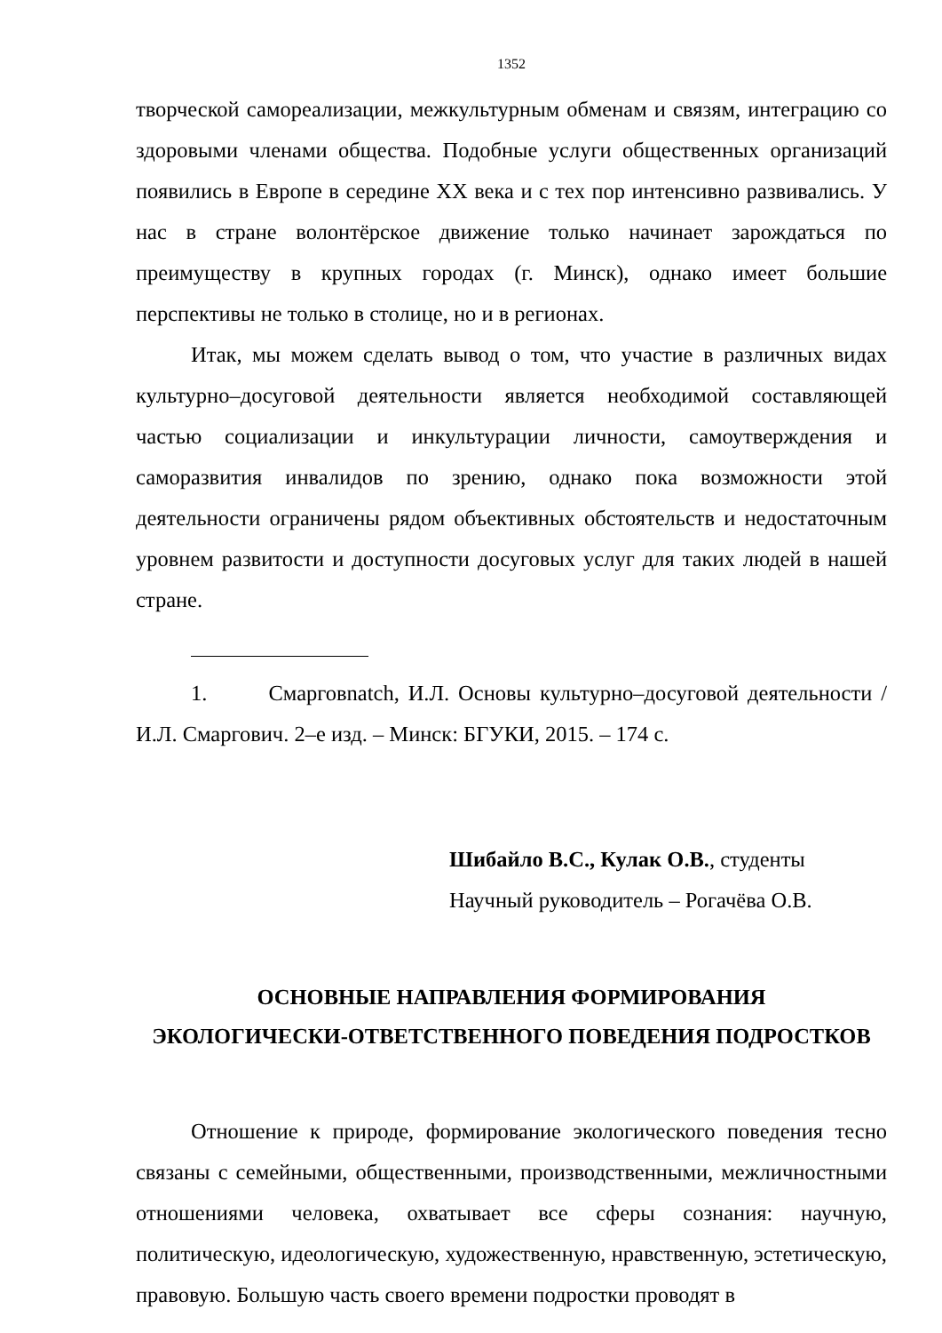1352
творческой самореализации, межкультурным обменам и связям, интеграцию со здоровыми членами общества. Подобные услуги общественных организаций появились в Европе в середине XX века и с тех пор интенсивно развивались. У нас в стране волонтёрское движение только начинает зарождаться по преимуществу в крупных городах (г. Минск), однако имеет большие перспективы не только в столице, но и в регионах.
Итак, мы можем сделать вывод о том, что участие в различных видах культурно–досуговой деятельности является необходимой составляющей частью социализации и инкультурации личности, самоутверждения и саморазвития инвалидов по зрению, однако пока возможности этой деятельности ограничены рядом объективных обстоятельств и недостаточным уровнем развитости и доступности досуговых услуг для таких людей в нашей стране.
1. Смарговnatch, И.Л. Основы культурно–досуговой деятельности / И.Л. Смаргович. 2–е изд. – Минск: БГУКИ, 2015. – 174 с.
Шибайло В.С., Кулак О.В., студенты
Научный руководитель – Рогачёва О.В.
ОСНОВНЫЕ НАПРАВЛЕНИЯ ФОРМИРОВАНИЯ
ЭКОЛОГИЧЕСКИ-ОТВЕТСТВЕННОГО ПОВЕДЕНИЯ ПОДРОСТКОВ
Отношение к природе, формирование экологического поведения тесно связаны с семейными, общественными, производственными, межличностными отношениями человека, охватывает все сферы сознания: научную, политическую, идеологическую, художественную, нравственную, эстетическую, правовую. Большую часть своего времени подростки проводят в